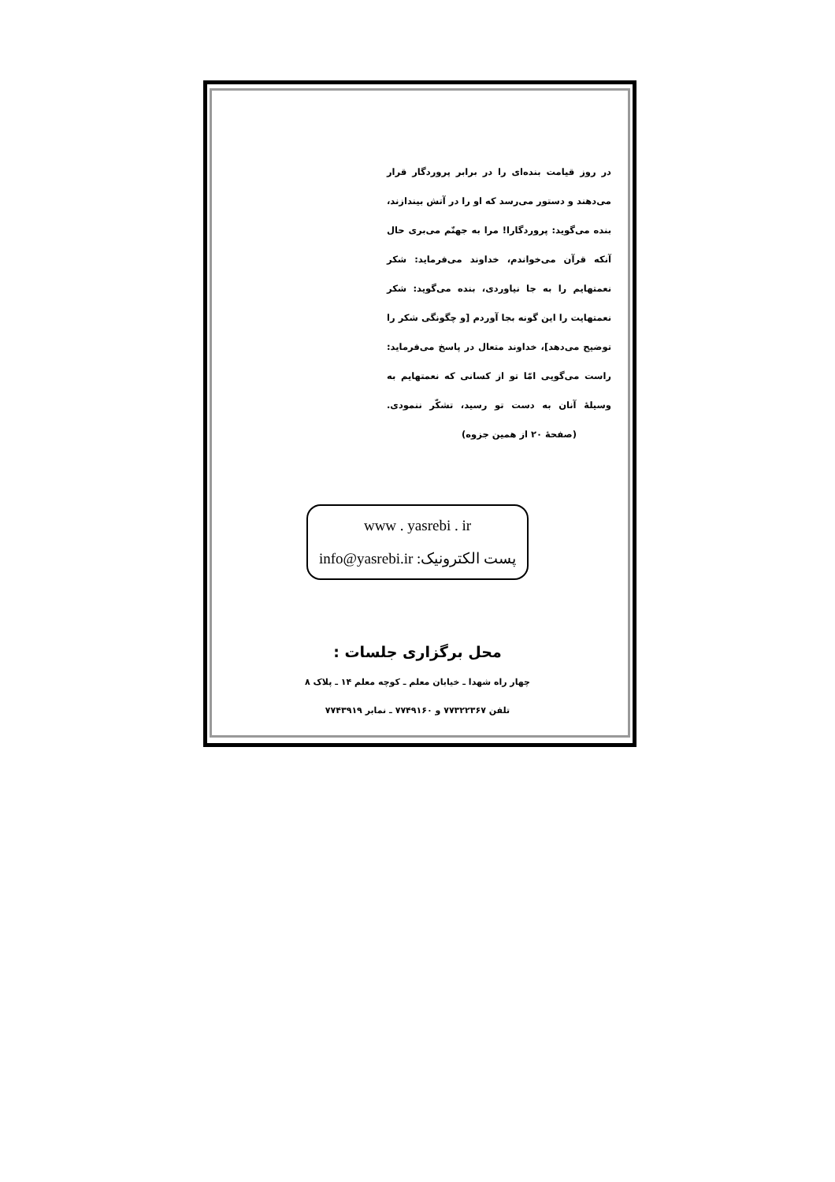در روز قیامت بنده‌ای را در برابر پروردگار قرار می‌دهند و دستور می‌رسد که او را در آتش بیندازند، بنده می‌گوید: پروردگارا! مرا به جهنّم می‌بری حال آنکه قرآن می‌خواندم، خداوند می‌فرماید: شکر نعمتهایم را به جا نیاوردی، بنده می‌گوید: شکر نعمتهایت را این گونه بجا آوردم [و چگونگی شکر را توضیح می‌دهد]، خداوند متعال در پاسخ می‌فرماید: راست می‌گویی امّا تو از کسانی که نعمتهایم به وسیلهٔ آنان به دست تو رسید، تشکّر ننمودی. (صفحهٔ ۲۰ از همین جزوه)
www . yasrebi . ir
پست الکترونیک: info@yasrebi.ir
محل برگزاری جلسات :
چهار راه شهدا ـ خیابان معلم ـ کوچه معلم ۱۴ ـ پلاک ۸
تلفن ۷۷۳۲۲۳۶۷ و ۷۷۴۹۱۶۰ ـ نمابر ۷۷۴۳۹۱۹